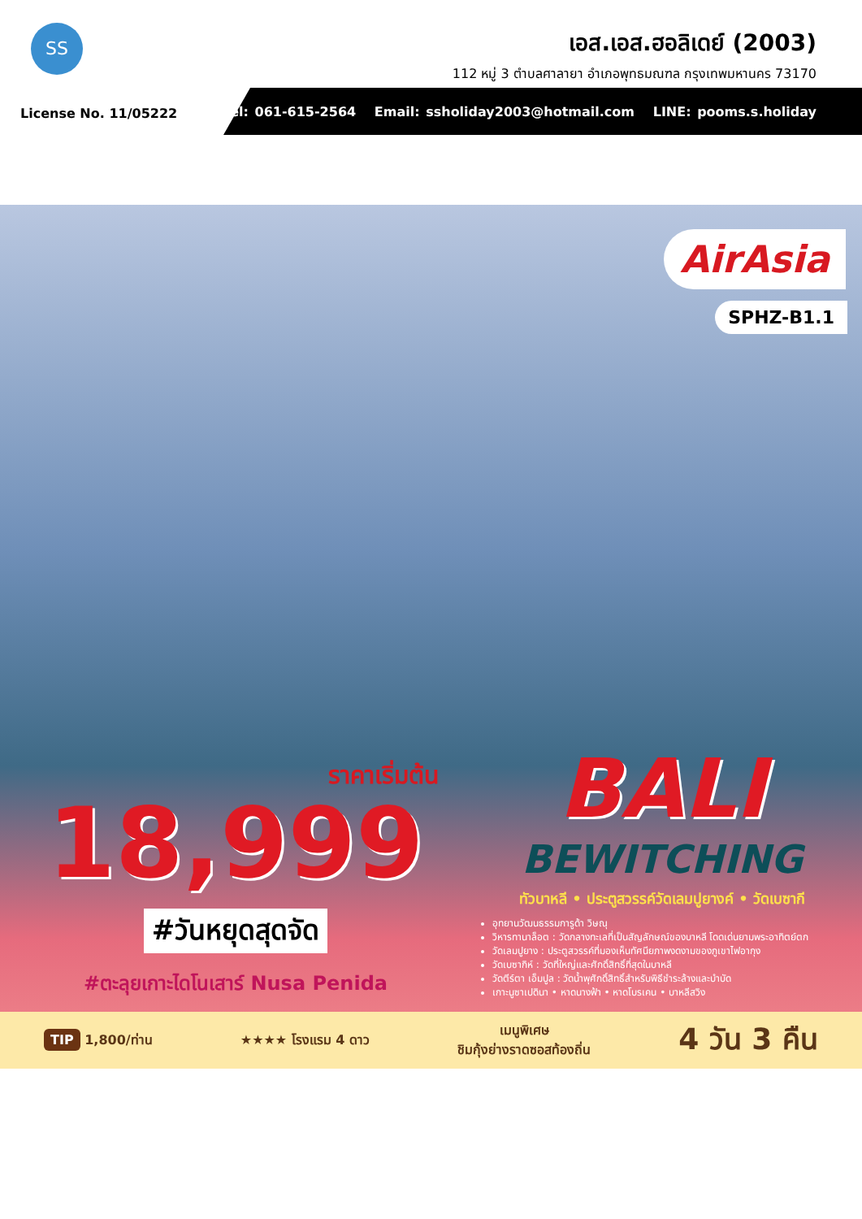SS
เอส.เอส.ฮอลิเดย์ (2003)
112 หมู่ 3 ตำบลศาลายา อำเภอพุทธมณฑล กรุงเทพมหานคร 73170
License No. 11/05222
Tel: 061-615-2564 Email: ssholiday2003@hotmail.com LINE: pooms.s.holiday
AirAsia
SPHZ-B1.1
ราคาเริ่มต้น
18,999
#วันหยุดสุดจัด
#ตะลุยเกาะไดโนเสาร์ Nusa Penida
BALI
BEWITCHING
ทัวบาหลี • ประตูสวรรค์วัดเลมปูยางค์ • วัดเบซากี
อุทยานวัฒนธรรมการูด้า วิษณุ
วิหารทานาล็อต : วัดกลางทะเลที่เป็นสัญลักษณ์ของบาหลี โดดเด่นยามพระอาทิตย์ตก
วัดเลมปูยาง : ประตูสวรรค์ที่มองเห็นทัศนียภาพงดงามของภูเขาไฟอากุง
วัดเบซากิห์ : วัดที่ใหญ่และศักดิ์สิทธิ์ที่สุดในบาหลี
วัดตีร์ตา เอ็มปูล : วัดน้ำพุศักดิ์สิทธิ์สำหรับพิธีชำระล้างและบำบัด
เกาะนูซาเปดินา • หาดนางฟ้า • หาดโบรเคน • บาหลีสวิง
TIP 1,800/ท่าน ★★★★ โรงแรม 4 ดาว เมนูพิเศษ
ชิมกุ้งย่างราดซอสท้องถิ่น 4 วัน 3 คืน